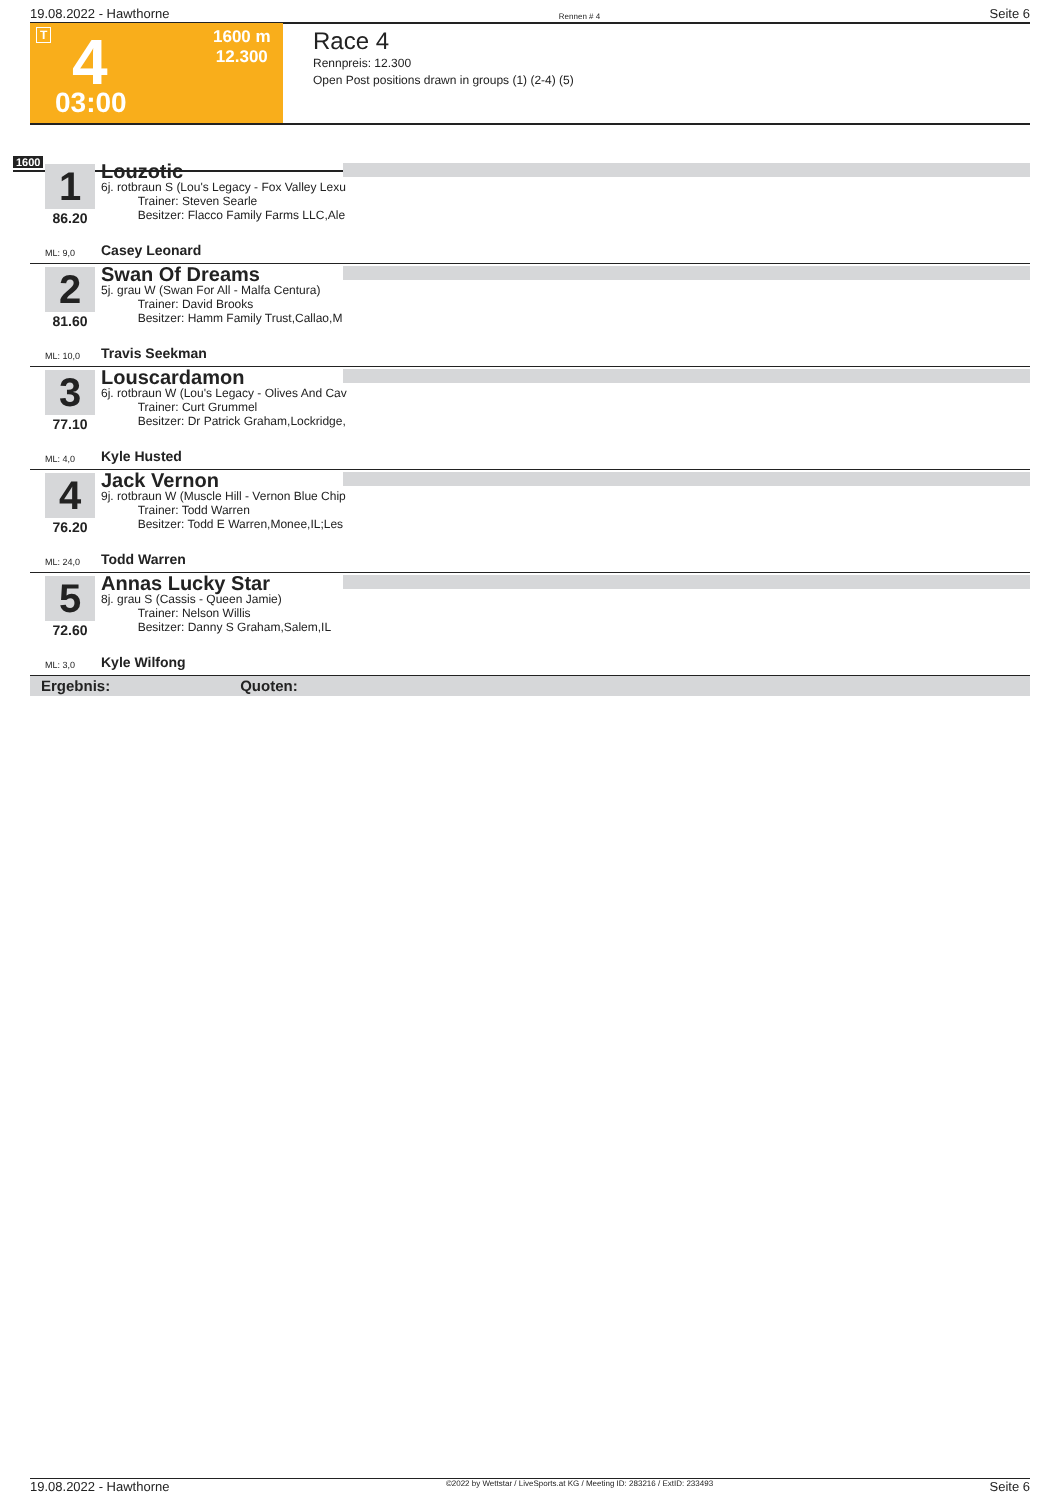19.08.2022 - Hawthorne Rennen # 4 Seite 6
T 4
03:00
1600 m
12.300
Race 4
Rennpreis: 12.300
Open Post positions drawn in groups (1) (2-4) (5)
1600
1
86.20
Louzotic
6j. rotbraun S (Lou's Legacy - Fox Valley Lexu
Trainer: Steven Searle
Besitzer: Flacco Family Farms LLC,Ale
ML: 9,0 Casey Leonard
2
81.60
Swan Of Dreams
5j. grau W (Swan For All - Malfa Centura)
Trainer: David Brooks
Besitzer: Hamm Family Trust,Callao,M
ML: 10,0 Travis Seekman
3
77.10
Louscardamon
6j. rotbraun W (Lou's Legacy - Olives And Cav
Trainer: Curt Grummel
Besitzer: Dr Patrick Graham,Lockridge,
ML: 4,0 Kyle Husted
4
76.20
Jack Vernon
9j. rotbraun W (Muscle Hill - Vernon Blue Chip
Trainer: Todd Warren
Besitzer: Todd E Warren,Monee,IL;Les
ML: 24,0 Todd Warren
5
72.60
Annas Lucky Star
8j. grau S (Cassis - Queen Jamie)
Trainer: Nelson Willis
Besitzer: Danny S Graham,Salem,IL
ML: 3,0 Kyle Wilfong
Ergebnis: Quoten:
19.08.2022 - Hawthorne ©2022 by Wettstar / LiveSports.at KG / Meeting ID: 283216 / ExtID: 233493 Seite 6